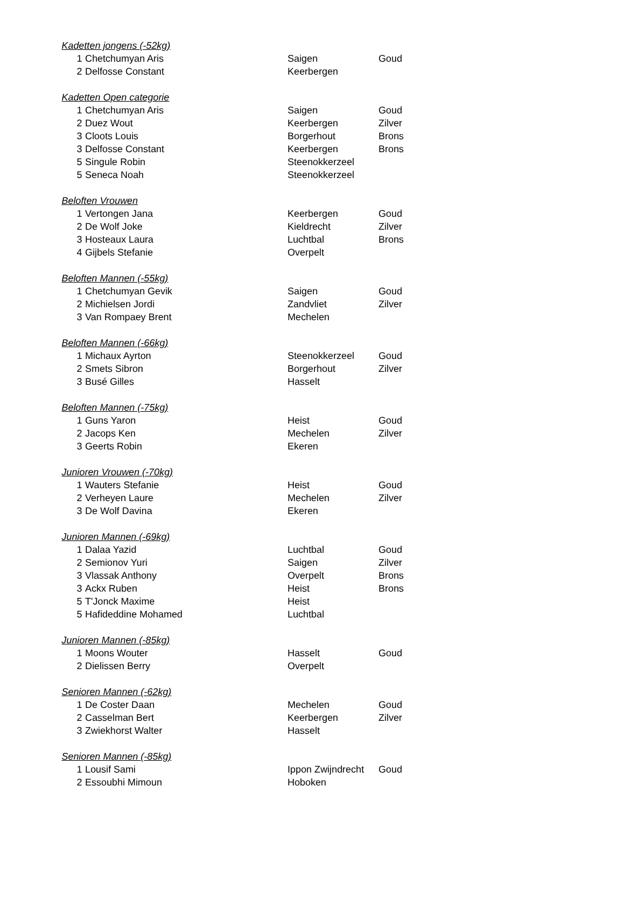| Kadetten jongens (-52kg) | | | |
| 1 | Chetchumyan Aris | Saigen | Goud |
| 2 | Delfosse Constant | Keerbergen | |
| Kadetten Open categorie | | | |
| 1 | Chetchumyan Aris | Saigen | Goud |
| 2 | Duez Wout | Keerbergen | Zilver |
| 3 | Cloots Louis | Borgerhout | Brons |
| 3 | Delfosse Constant | Keerbergen | Brons |
| 5 | Singule Robin | Steenokkerzeel | |
| 5 | Seneca Noah | Steenokkerzeel | |
| Beloften Vrouwen | | | |
| 1 | Vertongen Jana | Keerbergen | Goud |
| 2 | De Wolf Joke | Kieldrecht | Zilver |
| 3 | Hosteaux Laura | Luchtbal | Brons |
| 4 | Gijbels Stefanie | Overpelt | |
| Beloften Mannen (-55kg) | | | |
| 1 | Chetchumyan Gevik | Saigen | Goud |
| 2 | Michielsen Jordi | Zandvliet | Zilver |
| 3 | Van Rompaey Brent | Mechelen | |
| Beloften Mannen (-66kg) | | | |
| 1 | Michaux Ayrton | Steenokkerzeel | Goud |
| 2 | Smets Sibron | Borgerhout | Zilver |
| 3 | Busé Gilles | Hasselt | |
| Beloften Mannen (-75kg) | | | |
| 1 | Guns Yaron | Heist | Goud |
| 2 | Jacops Ken | Mechelen | Zilver |
| 3 | Geerts Robin | Ekeren | |
| Junioren Vrouwen (-70kg) | | | |
| 1 | Wauters Stefanie | Heist | Goud |
| 2 | Verheyen Laure | Mechelen | Zilver |
| 3 | De Wolf Davina | Ekeren | |
| Junioren Mannen (-69kg) | | | |
| 1 | Dalaa Yazid | Luchtbal | Goud |
| 2 | Semionov Yuri | Saigen | Zilver |
| 3 | Vlassak Anthony | Overpelt | Brons |
| 3 | Ackx Ruben | Heist | Brons |
| 5 | T'Jonck Maxime | Heist | |
| 5 | Hafideddine Mohamed | Luchtbal | |
| Junioren Mannen (-85kg) | | | |
| 1 | Moons Wouter | Hasselt | Goud |
| 2 | Dielissen Berry | Overpelt | |
| Senioren Mannen (-62kg) | | | |
| 1 | De Coster Daan | Mechelen | Goud |
| 2 | Casselman Bert | Keerbergen | Zilver |
| 3 | Zwiekhorst Walter | Hasselt | |
| Senioren Mannen (-85kg) | | | |
| 1 | Lousif Sami | Ippon Zwijndrecht | Goud |
| 2 | Essoubhi Mimoun | Hoboken | |